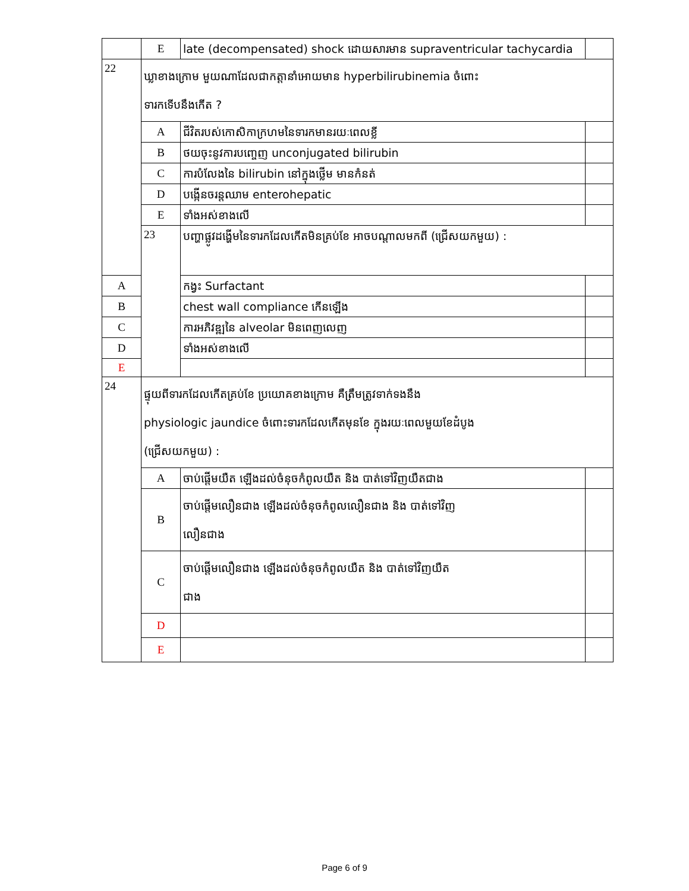| | E | late (decompensated) shock ដោយសារមាន supraventricular tachycardia | |
| 22 | ឃ្លាខាងក្រោម មួយណាដែលជាកត្តានាំអោយមាន hyperbilirubinemia ចំពោះ ទារកទើបនឹងកើត ? | | |
| | A | ជីវិតរបស់កោសិកាក្រហមនៃទារកមានរយៈពេលខ្លី | |
| | B | ថយចុះនូវការបញ្ចេញ unconjugated bilirubin | |
| | C | ការបំលែងនៃ bilirubin នៅក្នុងថ្លើម មានកំនត់ | |
| | D | បង្កើនចរន្តឈាម enterohepatic | |
| | E | ទាំងអស់ខាងលើ | |
| | 23 | បញ្ហាផ្លូវដង្ហើមនៃទារកដែលកើតមិនគ្រប់ខែ អាចបណ្តាលមកពី (ជ្រើសយកមួយ) : | |
| A | | កង្វះ Surfactant | |
| B | | chest wall compliance កើនឡើង | |
| C | | ការអភិវឌ្ឍនៃ alveolar មិនពេញលេញ | |
| D | | ទាំងអស់ខាងលើ | |
| E | | | |
| 24 | ផ្ទុយពីទារកដែលកើតគ្រប់ខែ ប្រយោគខាងក្រោម គឺត្រឹមត្រូវទាក់ទងនឹង physiologic jaundice ចំពោះទារកដែលកើតមុនខែ ក្នុងរយៈពេលមួយខែដំបូង (ជ្រើសយកមួយ) : | | |
| | A | ចាប់ផ្តើមយឺត ឡើងដល់ចំនុចកំពូលយឺត និង បាត់ទៅវិញយឺតជាង | |
| | B | ចាប់ផ្តើមលឿនជាង ឡើងដល់ចំនុចកំពូលលឿនជាង និង បាត់ទៅវិញ លឿនជាង | |
| | C | ចាប់ផ្តើមលឿនជាង ឡើងដល់ចំនុចកំពូលយឺត និង បាត់ទៅវិញយឺត ជាង | |
| | D | | |
| | E | | |
Page 6 of 9